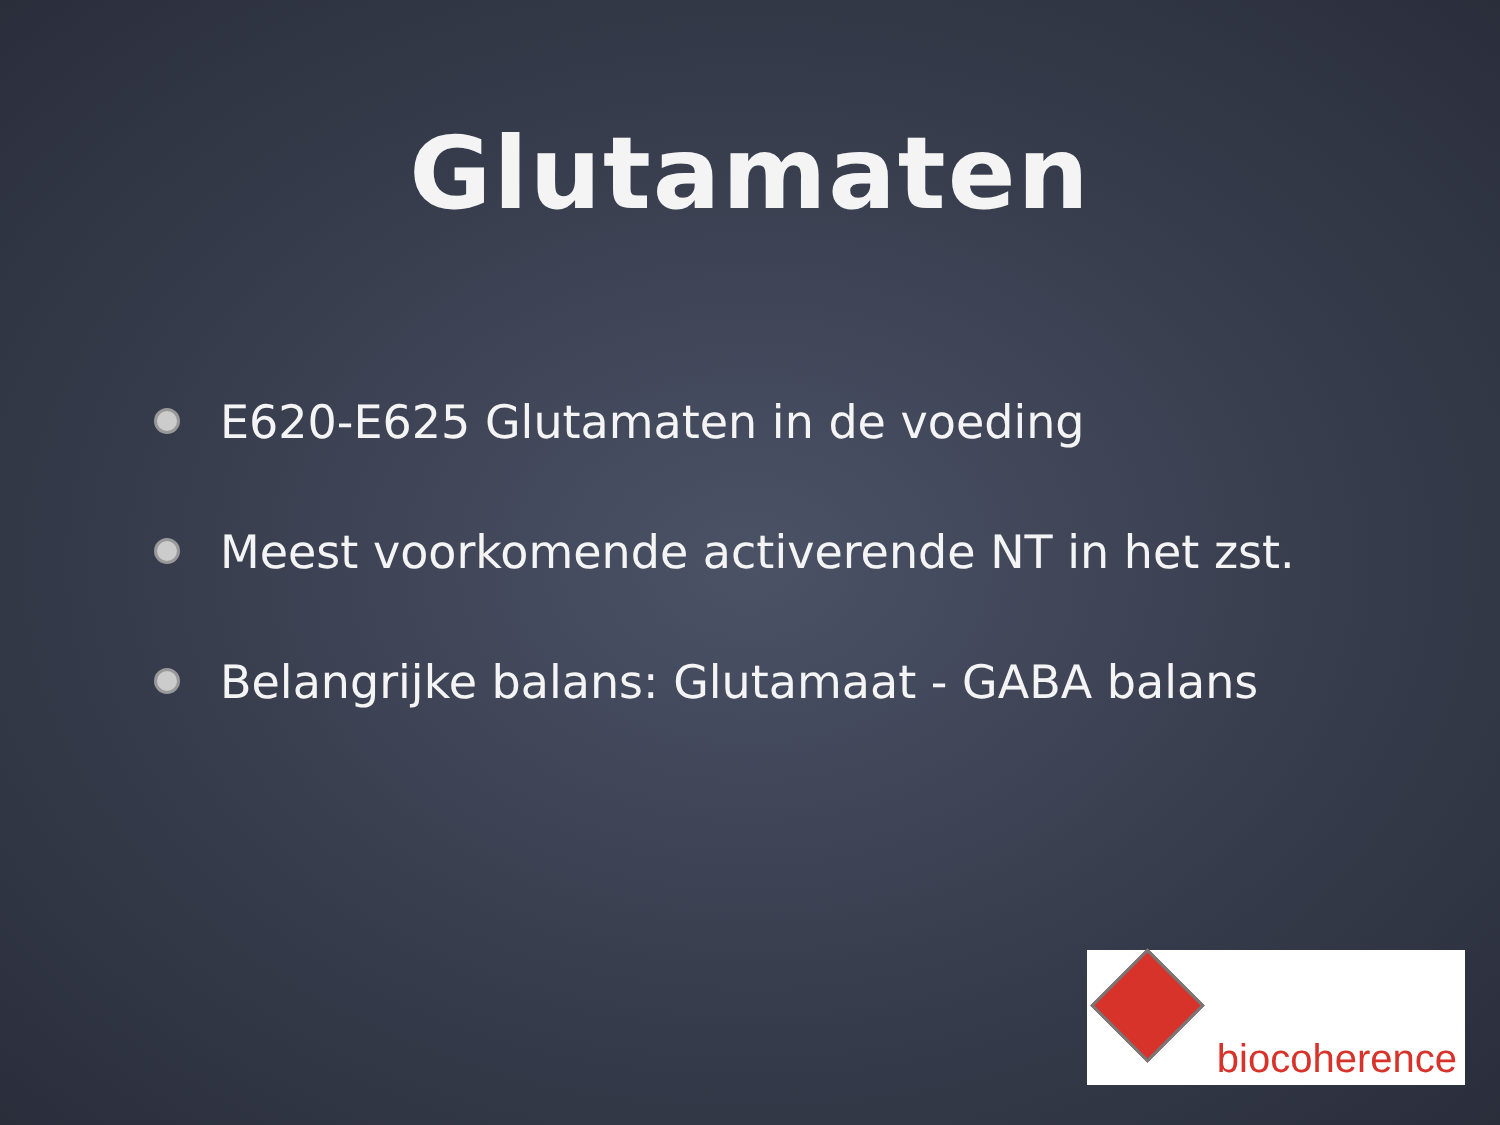Glutamaten
E620-E625 Glutamaten in de voeding
Meest voorkomende activerende NT in het zst.
Belangrijke balans: Glutamaat - GABA balans
biocoherence